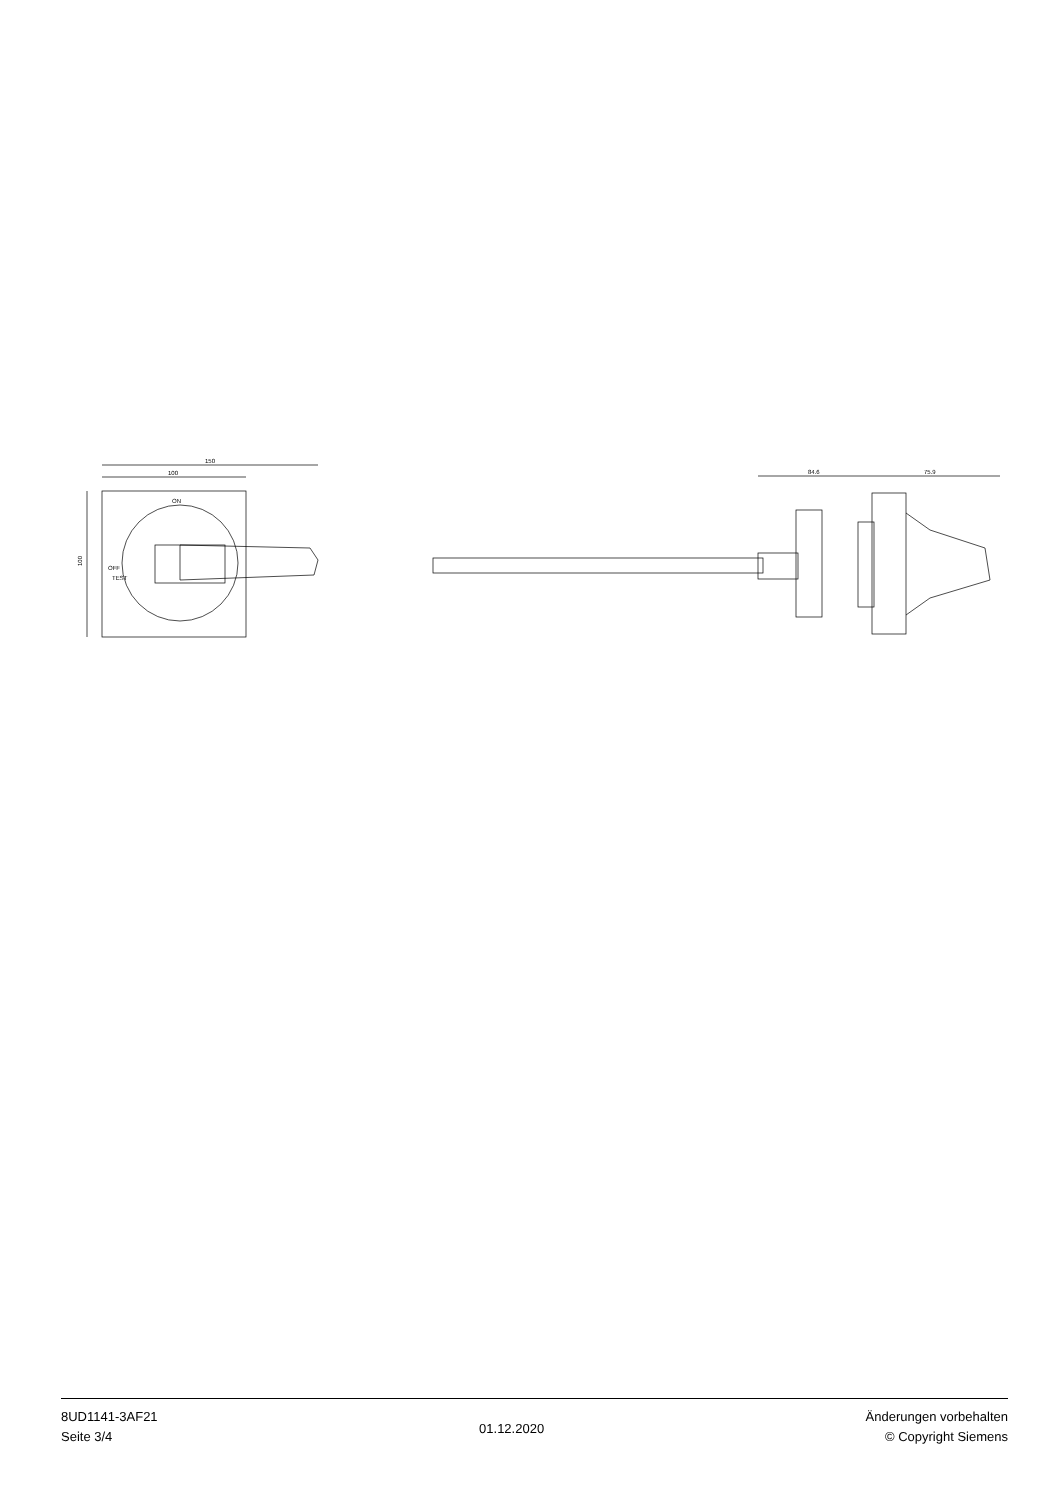150
100
100
84.6
75.9
ON
OFF
TEST
8UD1141-3AF21
Seite 3/4
01.12.2020
Änderungen vorbehalten
© Copyright Siemens